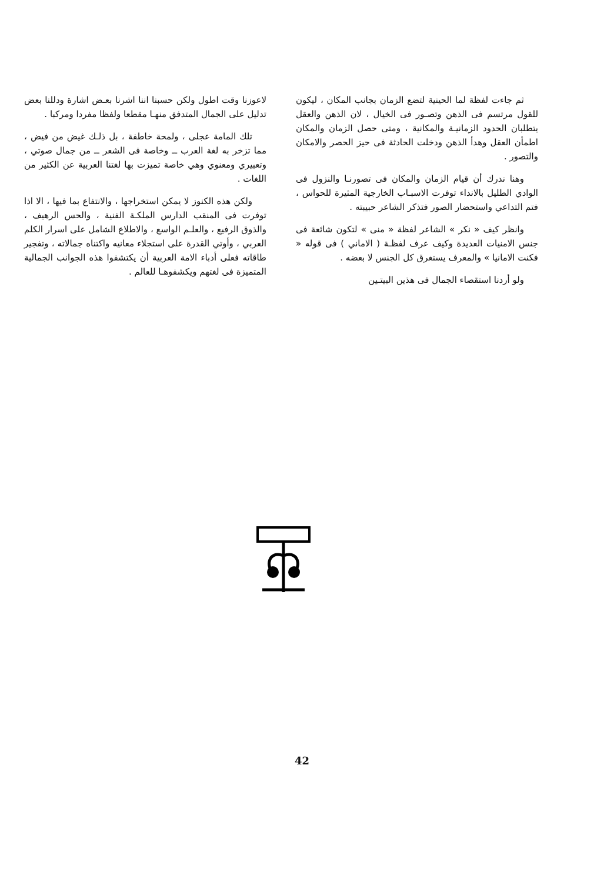ثم جاءت لفظة لما الحينية لتضع الزمان بجانب المكان ، ليكون للقول مرتسم فى الذهن وتصـور فى الخيال ، لان الذهن والعقل يتطلبان الحدود الزمانيـة والمكانية ، ومتى حصل الزمان والمكان اطمأن العقل وهدأ الذهن ودخلت الحادثة فى حيز الحصر والامكان والتصور .
وهنا ندرك أن قيام الزمان والمكان فى تصورنـا والنزول فى الوادي الطليل بالانداء توفرت الاسبـاب الخارجية المثيرة للحواس ، فتم التداعي واستحضار الصور فتذكر الشاعر حبيبته .
وانظر كيف « نكر » الشاعر لفظة « منى » لتكون شائعة فى جنس الامنيات العديدة وكيف عرف لفظـة ( الاماني ) فى قوله « فكنت الامانيا » والمعرف يستغرق كل الجنس لا بعضه .
ولو أردنا استقصاء الجمال فى هذين البيتـين
لاعوزنا وقت اطول ولكن حسبنا اننا اشرنا بعـض اشارة ودللنا بعض تدليل على الجمال المتدفق منهـا مقطعا ولفظا مفردا ومركبا .
تلك المامة عجلى ، ولمحة خاطفة ، بل ذلـك غيض من فيض ، مما تزخر به لغة العرب ــ وخاصة فى الشعر ــ من جمال صوتي ، وتعبيري ومعنوي وهي خاصة تميزت بها لغتنا العربية عن الكثير من اللغات .
ولكن هذه الكنوز لا يمكن استخراجها ، والانتفاع بما فيها ، الا اذا توفرت فى المنقب الدارس الملكـة الفنية ، والحس الرهيف ، والذوق الرفيع ، والعلـم الواسع ، والاطلاع الشامل على اسرار الكلم العربي ، وأوتي القدرة على استجلاء معانيه واكتناه جمالاته ، وتفجير طاقاته فعلى أدباء الامة العربية أن يكتشفوا هذه الجوانب الجمالية المتميزة فى لغتهم ويكشفوهـا للعالم .
42